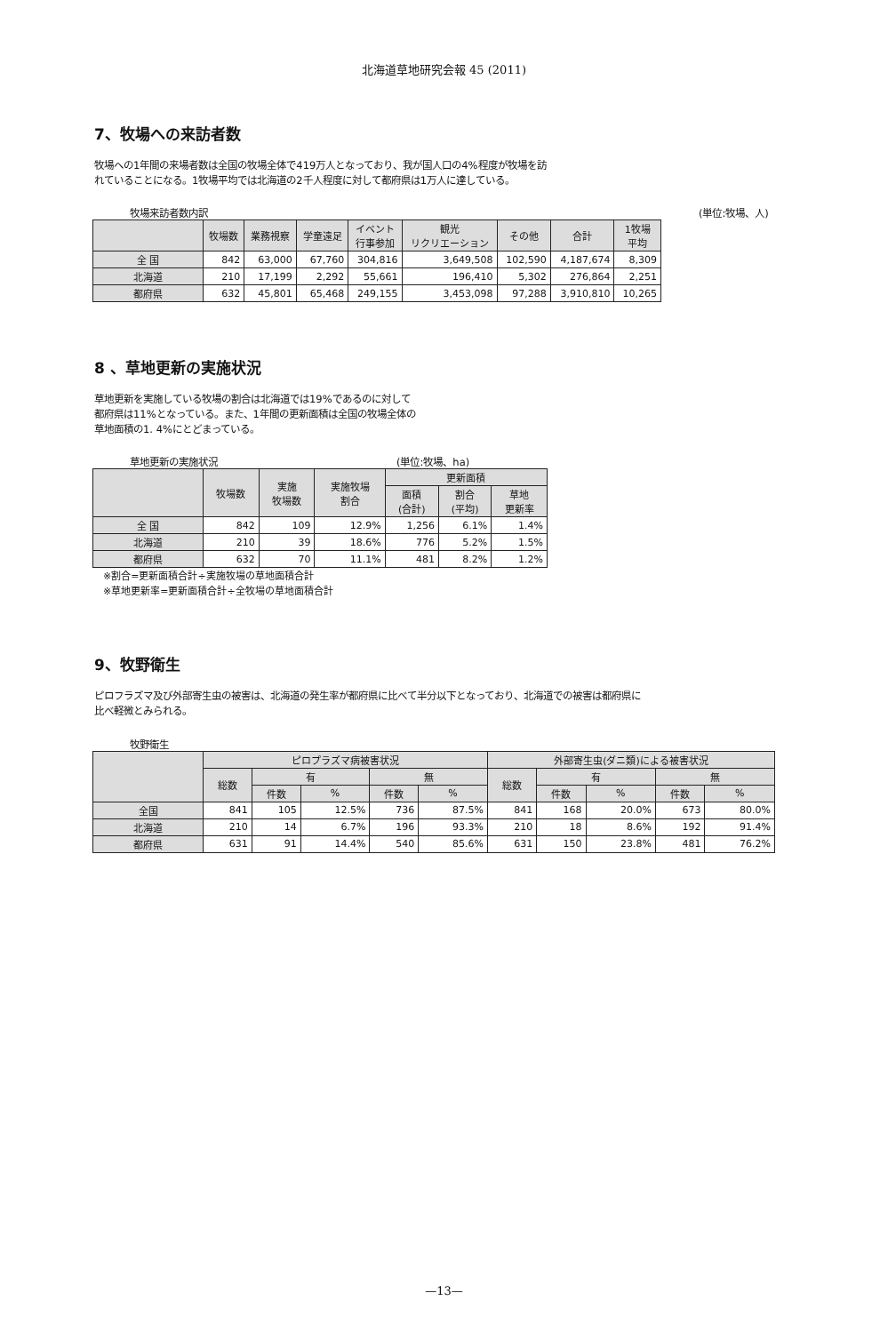北海道草地研究会報 45 (2011)
7、牧場への来訪者数
牧場への1年間の来場者数は全国の牧場全体で419万人となっており、我が国人口の4%程度が牧場を訪
れていることになる。1牧場平均では北海道の2千人程度に対して都府県は1万人に達している。
牧場来訪者数内訳 (単位:牧場、人)
| | 牧場数 | 業務視察 | 学童遠足 | イベント 行事参加 | 観光 リクリエーション | その他 | 合計 | 1牧場 平均 |
| --- | --- | --- | --- | --- | --- | --- | --- | --- |
| 全 国 | 842 | 63,000 | 67,760 | 304,816 | 3,649,508 | 102,590 | 4,187,674 | 8,309 |
| 北海道 | 210 | 17,199 | 2,292 | 55,661 | 196,410 | 5,302 | 276,864 | 2,251 |
| 都府県 | 632 | 45,801 | 65,468 | 249,155 | 3,453,098 | 97,288 | 3,910,810 | 10,265 |
8 、草地更新の実施状況
草地更新を実施している牧場の割合は北海道では19%であるのに対して
都府県は11%となっている。また、1年間の更新面積は全国の牧場全体の
草地面積の1. 4%にとどまっている。
草地更新の実施状況 (単位:牧場、ha)
| | 牧場数 | 実施 牧場数 | 実施牧場 割合 | 更新面積 | | |
| --- | --- | --- | --- | --- | --- | --- |
| | | | | 面積 (合計) | 割合 (平均) | 草地 更新率 |
| 全 国 | 842 | 109 | 12.9% | 1,256 | 6.1% | 1.4% |
| 北海道 | 210 | 39 | 18.6% | 776 | 5.2% | 1.5% |
| 都府県 | 632 | 70 | 11.1% | 481 | 8.2% | 1.2% |
※割合=更新面積合計÷実施牧場の草地面積合計
※草地更新率=更新面積合計÷全牧場の草地面積合計
9、牧野衛生
ピロフラズマ及び外部寄生虫の被害は、北海道の発生率が都府県に比べて半分以下となっており、北海道での被害は都府県に
比べ軽微とみられる。
牧野衛生
| | ピロプラズマ病被害状況 | | | | | 外部寄生虫(ダニ類)による被害状況 | | | | |
| --- | --- | --- | --- | --- | --- | --- | --- | --- | --- | --- |
| | 総数 | 有 | | 無 | | 総数 | 有 | | 無 | |
| | | 件数 | % | 件数 | % | | 件数 | % | 件数 | % |
| 全国 | 841 | 105 | 12.5% | 736 | 87.5% | 841 | 168 | 20.0% | 673 | 80.0% |
| 北海道 | 210 | 14 | 6.7% | 196 | 93.3% | 210 | 18 | 8.6% | 192 | 91.4% |
| 都府県 | 631 | 91 | 14.4% | 540 | 85.6% | 631 | 150 | 23.8% | 481 | 76.2% |
—13—